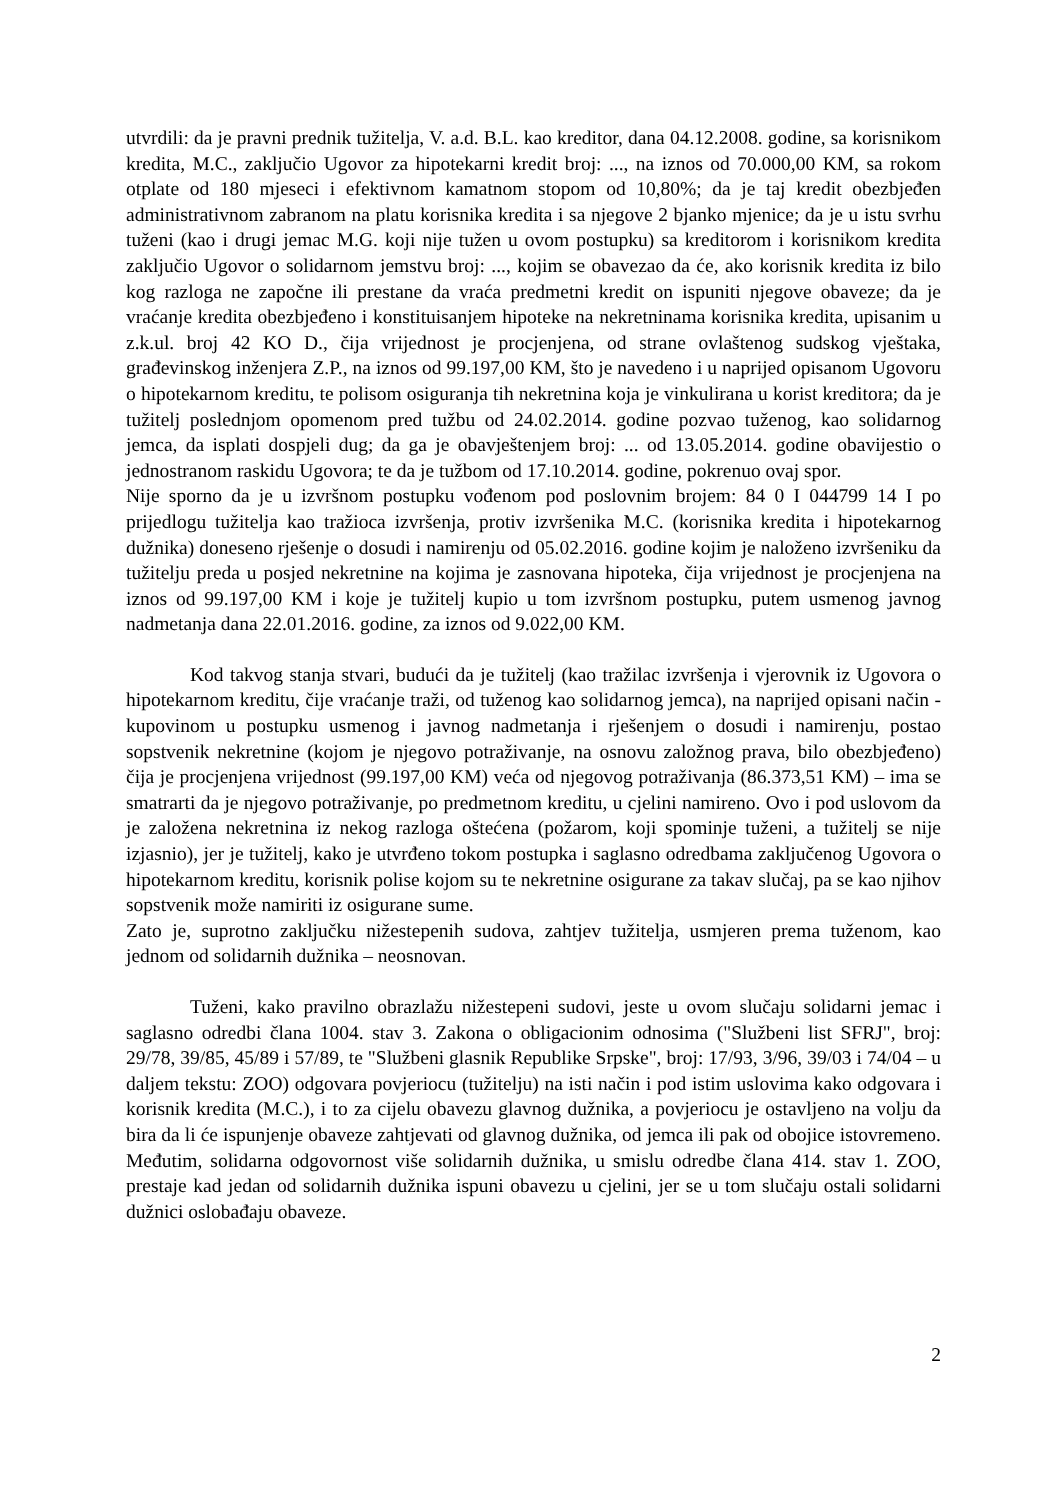utvrdili: da je pravni prednik tužitelja, V. a.d. B.L. kao kreditor, dana 04.12.2008. godine, sa korisnikom kredita, M.C., zaključio Ugovor za hipotekarni kredit broj: ..., na iznos od 70.000,00 KM, sa rokom otplate od 180 mjeseci i efektivnom kamatnom stopom od 10,80%; da je taj kredit obezbjeđen administrativnom zabranom na platu korisnika kredita i sa njegove 2 bjanko mjenice; da je u istu svrhu tuženi (kao i drugi jemac M.G. koji nije tužen u ovom postupku) sa kreditorom i korisnikom kredita zaključio Ugovor o solidarnom jemstvu broj: ..., kojim se obavezao da će, ako korisnik kredita iz bilo kog razloga ne započne ili prestane da vraća predmetni kredit on ispuniti njegove obaveze; da je vraćanje kredita obezbjeđeno i konstituisanjem hipoteke na nekretninama korisnika kredita, upisanim u z.k.ul. broj 42 KO D., čija vrijednost je procjenjena, od strane ovlaštenog sudskog vještaka, građevinskog inženjera Z.P., na iznos od 99.197,00 KM, što je navedeno i u naprijed opisanom Ugovoru o hipotekarnom kreditu, te polisom osiguranja tih nekretnina koja je vinkulirana u korist kreditora; da je tužitelj poslednjom opomenom pred tužbu od 24.02.2014. godine pozvao tuženog, kao solidarnog jemca, da isplati dospjeli dug; da ga je obavještenjem broj: ... od 13.05.2014. godine obavijestio o jednostranom raskidu Ugovora; te da je tužbom od 17.10.2014. godine, pokrenuo ovaj spor.
Nije sporno da je u izvršnom postupku vođenom pod poslovnim brojem: 84 0 I 044799 14 I po prijedlogu tužitelja kao tražioca izvršenja, protiv izvršenika M.C. (korisnika kredita i hipotekarnog dužnika) doneseno rješenje o dosudi i namirenju od 05.02.2016. godine kojim je naloženo izvršeniku da tužitelju preda u posjed nekretnine na kojima je zasnovana hipoteka, čija vrijednost je procjenjena na iznos od 99.197,00 KM i koje je tužitelj kupio u tom izvršnom postupku, putem usmenog javnog nadmetanja dana 22.01.2016. godine, za iznos od 9.022,00 KM.
Kod takvog stanja stvari, budući da je tužitelj (kao tražilac izvršenja i vjerovnik iz Ugovora o hipotekarnom kreditu, čije vraćanje traži, od tuženog kao solidarnog jemca), na naprijed opisani način - kupovinom u postupku usmenog i javnog nadmetanja i rješenjem o dosudi i namirenju, postao sopstvenik nekretnine (kojom je njegovo potraživanje, na osnovu založnog prava, bilo obezbjeđeno) čija je procjenjena vrijednost (99.197,00 KM) veća od njegovog potraživanja (86.373,51 KM) – ima se smatrarti da je njegovo potraživanje, po predmetnom kreditu, u cjelini namireno. Ovo i pod uslovom da je založena nekretnina iz nekog razloga oštećena (požarom, koji spominje tuženi, a tužitelj se nije izjasnio), jer je tužitelj, kako je utvrđeno tokom postupka i saglasno odredbama zaključenog Ugovora o hipotekarnom kreditu, korisnik polise kojom su te nekretnine osigurane za takav slučaj, pa se kao njihov sopstvenik može namiriti iz osigurane sume.
Zato je, suprotno zaključku nižestepenih sudova, zahtjev tužitelja, usmjeren prema tuženom, kao jednom od solidarnih dužnika – neosnovan.
Tuženi, kako pravilno obrazlažu nižestepeni sudovi, jeste u ovom slučaju solidarni jemac i saglasno odredbi člana 1004. stav 3. Zakona o obligacionim odnosima ("Službeni list SFRJ", broj: 29/78, 39/85, 45/89 i 57/89, te "Službeni glasnik Republike Srpske", broj: 17/93, 3/96, 39/03 i 74/04 – u daljem tekstu: ZOO) odgovara povjeriocu (tužitelju) na isti način i pod istim uslovima kako odgovara i korisnik kredita (M.C.), i to za cijelu obavezu glavnog dužnika, a povjeriocu je ostavljeno na volju da bira da li će ispunjenje obaveze zahtjevati od glavnog dužnika, od jemca ili pak od obojice istovremeno. Međutim, solidarna odgovornost više solidarnih dužnika, u smislu odredbe člana 414. stav 1. ZOO, prestaje kad jedan od solidarnih dužnika ispuni obavezu u cjelini, jer se u tom slučaju ostali solidarni dužnici oslobađaju obaveze.
2